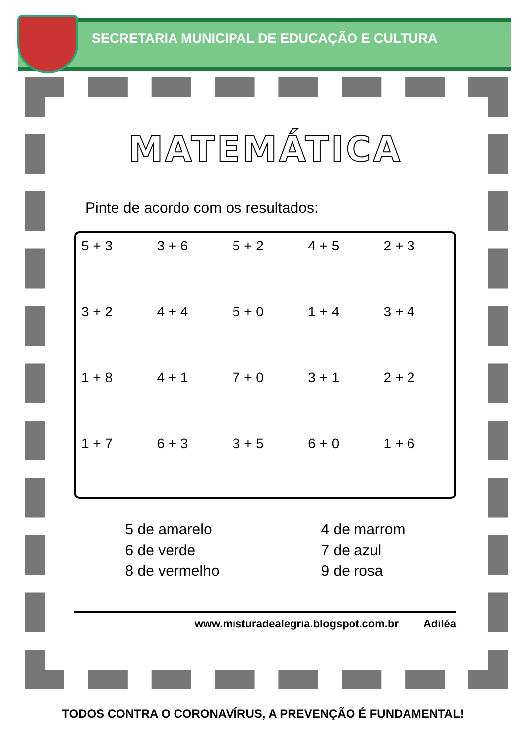SECRETARIA MUNICIPAL DE EDUCAÇÃO E CULTURA
MATEMÁTICA
Pinte de acordo com os resultados:
5 + 3 3 + 6 5 + 2 4 + 5 2 + 3 3 + 2 4 + 4 5 + 0 1 + 4 3 + 4 1 + 8 4 + 1 7 + 0 3 + 1 2 + 2 1 + 7 6 + 3 3 + 5 6 + 0 1 + 6
5 de amarelo
6 de verde
8 de vermelho
4 de marrom
7 de azul
9 de rosa
www.misturadealegria.blogspot.com.br Adiléa
TODOS CONTRA O CORONAVÍRUS, A PREVENÇÃO É FUNDAMENTAL!